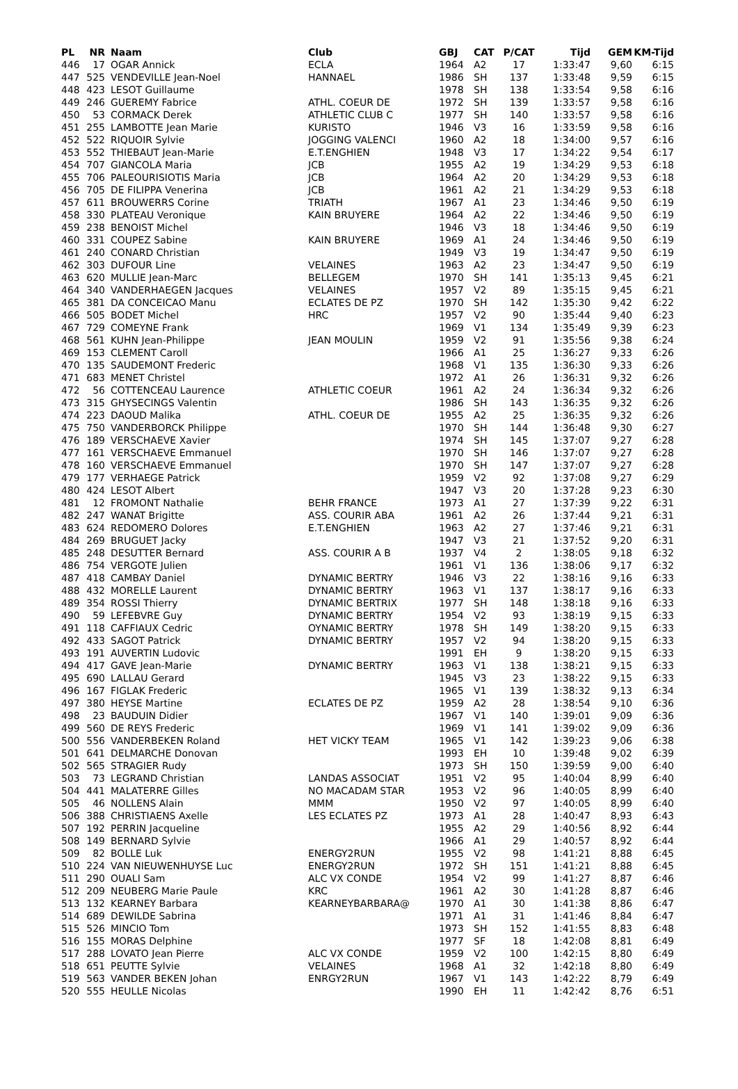| PL | NR | Naam | Club | GBJ | CAT | P/CAT | Tijd | GEM | KM-Tijd |
| --- | --- | --- | --- | --- | --- | --- | --- | --- | --- |
| 446 | 17 | OGAR Annick | ECLA | 1964 | A2 | 17 | 1:33:47 | 9,60 | 6:15 |
| 447 | 525 | VENDEVILLE Jean-Noel | HANNAEL | 1986 | SH | 137 | 1:33:48 | 9,59 | 6:15 |
| 448 | 423 | LESOT Guillaume | | 1978 | SH | 138 | 1:33:54 | 9,58 | 6:16 |
| 449 | 246 | GUEREMY Fabrice | ATHL. COEUR DE | 1972 | SH | 139 | 1:33:57 | 9,58 | 6:16 |
| 450 | 53 | CORMACK Derek | ATHLETIC CLUB C | 1977 | SH | 140 | 1:33:57 | 9,58 | 6:16 |
| 451 | 255 | LAMBOTTE Jean Marie | KURISTO | 1946 | V3 | 16 | 1:33:59 | 9,58 | 6:16 |
| 452 | 522 | RIQUOIR Sylvie | JOGGING VALENCI | 1960 | A2 | 18 | 1:34:00 | 9,57 | 6:16 |
| 453 | 552 | THIEBAUT Jean-Marie | E.T.ENGHIEN | 1948 | V3 | 17 | 1:34:22 | 9,54 | 6:17 |
| 454 | 707 | GIANCOLA Maria | JCB | 1955 | A2 | 19 | 1:34:29 | 9,53 | 6:18 |
| 455 | 706 | PALEOURISIOTIS Maria | JCB | 1964 | A2 | 20 | 1:34:29 | 9,53 | 6:18 |
| 456 | 705 | DE FILIPPA Venerina | JCB | 1961 | A2 | 21 | 1:34:29 | 9,53 | 6:18 |
| 457 | 611 | BROUWERRS Corine | TRIATH | 1967 | A1 | 23 | 1:34:46 | 9,50 | 6:19 |
| 458 | 330 | PLATEAU Veronique | KAIN BRUYERE | 1964 | A2 | 22 | 1:34:46 | 9,50 | 6:19 |
| 459 | 238 | BENOIST Michel | | 1946 | V3 | 18 | 1:34:46 | 9,50 | 6:19 |
| 460 | 331 | COUPEZ Sabine | KAIN BRUYERE | 1969 | A1 | 24 | 1:34:46 | 9,50 | 6:19 |
| 461 | 240 | CONARD Christian | | 1949 | V3 | 19 | 1:34:47 | 9,50 | 6:19 |
| 462 | 303 | DUFOUR Line | VELAINES | 1963 | A2 | 23 | 1:34:47 | 9,50 | 6:19 |
| 463 | 620 | MULLIE Jean-Marc | BELLEGEM | 1970 | SH | 141 | 1:35:13 | 9,45 | 6:21 |
| 464 | 340 | VANDERHAEGEN Jacques | VELAINES | 1957 | V2 | 89 | 1:35:15 | 9,45 | 6:21 |
| 465 | 381 | DA CONCEICAO Manu | ECLATES DE PZ | 1970 | SH | 142 | 1:35:30 | 9,42 | 6:22 |
| 466 | 505 | BODET Michel | HRC | 1957 | V2 | 90 | 1:35:44 | 9,40 | 6:23 |
| 467 | 729 | COMEYNE Frank | | 1969 | V1 | 134 | 1:35:49 | 9,39 | 6:23 |
| 468 | 561 | KUHN Jean-Philippe | JEAN MOULIN | 1959 | V2 | 91 | 1:35:56 | 9,38 | 6:24 |
| 469 | 153 | CLEMENT Caroll | | 1966 | A1 | 25 | 1:36:27 | 9,33 | 6:26 |
| 470 | 135 | SAUDEMONT Frederic | | 1968 | V1 | 135 | 1:36:30 | 9,33 | 6:26 |
| 471 | 683 | MENET Christel | | 1972 | A1 | 26 | 1:36:31 | 9,32 | 6:26 |
| 472 | 56 | COTTENCEAU Laurence | ATHLETIC COEUR | 1961 | A2 | 24 | 1:36:34 | 9,32 | 6:26 |
| 473 | 315 | GHYSECINGS Valentin | | 1986 | SH | 143 | 1:36:35 | 9,32 | 6:26 |
| 474 | 223 | DAOUD Malika | ATHL. COEUR DE | 1955 | A2 | 25 | 1:36:35 | 9,32 | 6:26 |
| 475 | 750 | VANDERBORCK Philippe | | 1970 | SH | 144 | 1:36:48 | 9,30 | 6:27 |
| 476 | 189 | VERSCHAEVE Xavier | | 1974 | SH | 145 | 1:37:07 | 9,27 | 6:28 |
| 477 | 161 | VERSCHAEVE Emmanuel | | 1970 | SH | 146 | 1:37:07 | 9,27 | 6:28 |
| 478 | 160 | VERSCHAEVE Emmanuel | | 1970 | SH | 147 | 1:37:07 | 9,27 | 6:28 |
| 479 | 177 | VERHAEGE Patrick | | 1959 | V2 | 92 | 1:37:08 | 9,27 | 6:29 |
| 480 | 424 | LESOT Albert | | 1947 | V3 | 20 | 1:37:28 | 9,23 | 6:30 |
| 481 | 12 | FROMONT Nathalie | BEHR FRANCE | 1973 | A1 | 27 | 1:37:39 | 9,22 | 6:31 |
| 482 | 247 | WANAT Brigitte | ASS. COURIR ABA | 1961 | A2 | 26 | 1:37:44 | 9,21 | 6:31 |
| 483 | 624 | REDOMERO Dolores | E.T.ENGHIEN | 1963 | A2 | 27 | 1:37:46 | 9,21 | 6:31 |
| 484 | 269 | BRUGUET Jacky | | 1947 | V3 | 21 | 1:37:52 | 9,20 | 6:31 |
| 485 | 248 | DESUTTER Bernard | ASS. COURIR A B | 1937 | V4 | 2 | 1:38:05 | 9,18 | 6:32 |
| 486 | 754 | VERGOTE Julien | | 1961 | V1 | 136 | 1:38:06 | 9,17 | 6:32 |
| 487 | 418 | CAMBAY Daniel | DYNAMIC BERTRY | 1946 | V3 | 22 | 1:38:16 | 9,16 | 6:33 |
| 488 | 432 | MORELLE Laurent | DYNAMIC BERTRY | 1963 | V1 | 137 | 1:38:17 | 9,16 | 6:33 |
| 489 | 354 | ROSSI Thierry | DYNAMIC BERTRIX | 1977 | SH | 148 | 1:38:18 | 9,16 | 6:33 |
| 490 | 59 | LEFEBVRE Guy | DYNAMIC BERTRY | 1954 | V2 | 93 | 1:38:19 | 9,15 | 6:33 |
| 491 | 118 | CAFFIAUX Cedric | OYNAMIC BERTRY | 1978 | SH | 149 | 1:38:20 | 9,15 | 6:33 |
| 492 | 433 | SAGOT Patrick | DYNAMIC BERTRY | 1957 | V2 | 94 | 1:38:20 | 9,15 | 6:33 |
| 493 | 191 | AUVERTIN Ludovic | | 1991 | EH | 9 | 1:38:20 | 9,15 | 6:33 |
| 494 | 417 | GAVE Jean-Marie | DYNAMIC BERTRY | 1963 | V1 | 138 | 1:38:21 | 9,15 | 6:33 |
| 495 | 690 | LALLAU Gerard | | 1945 | V3 | 23 | 1:38:22 | 9,15 | 6:33 |
| 496 | 167 | FIGLAK Frederic | | 1965 | V1 | 139 | 1:38:32 | 9,13 | 6:34 |
| 497 | 380 | HEYSE Martine | ECLATES DE PZ | 1959 | A2 | 28 | 1:38:54 | 9,10 | 6:36 |
| 498 | 23 | BAUDUIN Didier | | 1967 | V1 | 140 | 1:39:01 | 9,09 | 6:36 |
| 499 | 560 | DE REYS Frederic | | 1969 | V1 | 141 | 1:39:02 | 9,09 | 6:36 |
| 500 | 556 | VANDERBEKEN Roland | HET VICKY TEAM | 1965 | V1 | 142 | 1:39:23 | 9,06 | 6:38 |
| 501 | 641 | DELMARCHE Donovan | | 1993 | EH | 10 | 1:39:48 | 9,02 | 6:39 |
| 502 | 565 | STRAGIER Rudy | | 1973 | SH | 150 | 1:39:59 | 9,00 | 6:40 |
| 503 | 73 | LEGRAND Christian | LANDAS ASSOCIAT | 1951 | V2 | 95 | 1:40:04 | 8,99 | 6:40 |
| 504 | 441 | MALATERRE Gilles | NO MACADAM STAR | 1953 | V2 | 96 | 1:40:05 | 8,99 | 6:40 |
| 505 | 46 | NOLLENS Alain | MMM | 1950 | V2 | 97 | 1:40:05 | 8,99 | 6:40 |
| 506 | 388 | CHRISTIAENS Axelle | LES ECLATES PZ | 1973 | A1 | 28 | 1:40:47 | 8,93 | 6:43 |
| 507 | 192 | PERRIN Jacqueline | | 1955 | A2 | 29 | 1:40:56 | 8,92 | 6:44 |
| 508 | 149 | BERNARD Sylvie | | 1966 | A1 | 29 | 1:40:57 | 8,92 | 6:44 |
| 509 | 82 | BOLLE Luk | ENERGY2RUN | 1955 | V2 | 98 | 1:41:21 | 8,88 | 6:45 |
| 510 | 224 | VAN NIEUWENHUYSE Luc | ENERGY2RUN | 1972 | SH | 151 | 1:41:21 | 8,88 | 6:45 |
| 511 | 290 | OUALI Sam | ALC VX CONDE | 1954 | V2 | 99 | 1:41:27 | 8,87 | 6:46 |
| 512 | 209 | NEUBERG Marie Paule | KRC | 1961 | A2 | 30 | 1:41:28 | 8,87 | 6:46 |
| 513 | 132 | KEARNEY Barbara | KEARNEYBARBARA@ | 1970 | A1 | 30 | 1:41:38 | 8,86 | 6:47 |
| 514 | 689 | DEWILDE Sabrina | | 1971 | A1 | 31 | 1:41:46 | 8,84 | 6:47 |
| 515 | 526 | MINCIO Tom | | 1973 | SH | 152 | 1:41:55 | 8,83 | 6:48 |
| 516 | 155 | MORAS Delphine | | 1977 | SF | 18 | 1:42:08 | 8,81 | 6:49 |
| 517 | 288 | LOVATO Jean Pierre | ALC VX CONDE | 1959 | V2 | 100 | 1:42:15 | 8,80 | 6:49 |
| 518 | 651 | PEUTTE Sylvie | VELAINES | 1968 | A1 | 32 | 1:42:18 | 8,80 | 6:49 |
| 519 | 563 | VANDER BEKEN Johan | ENRGY2RUN | 1967 | V1 | 143 | 1:42:22 | 8,79 | 6:49 |
| 520 | 555 | HEULLE Nicolas | | 1990 | EH | 11 | 1:42:42 | 8,76 | 6:51 |